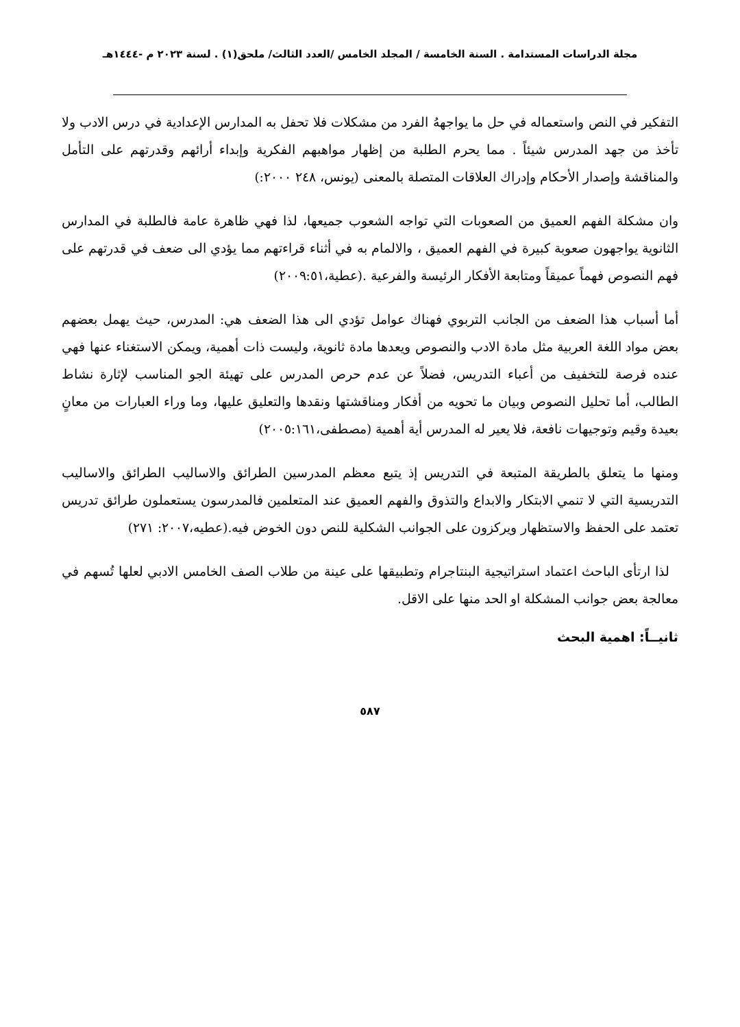مجلة الدراسات المستدامة . السنة الخامسة / المجلد الخامس /العدد الثالث/ ملحق(١) . لسنة ٢٠٢٣ م -١٤٤٤هـ
التفكير في النص واستعماله في حل ما يواجههُ الفرد من مشكلات فلا تحفل به المدارس الإعدادية في درس الادب ولا تأخذ من جهد المدرس شيئاً . مما يحرم الطلبة من إظهار مواهبهم الفكرية وإبداء أرائهم وقدرتهم على التأمل والمناقشة وإصدار الأحكام وإدراك العلاقات المتصلة بالمعنى (يونس، ٢٤٨ ٢٠٠٠:)
وان مشكلة الفهم العميق من الصعوبات التي تواجه الشعوب جميعها، لذا فهي ظاهرة عامة فالطلبة في المدارس الثانوية يواجهون صعوبة كبيرة في الفهم العميق ، والالمام به في أثناء قراءتهم مما يؤدي الى ضعف في قدرتهم على فهم النصوص فهماً عميقاً ومتابعة الأفكار الرئيسة والفرعية .(عطية،٢٠٠٩:٥١)
أما أسباب هذا الضعف من الجانب التربوي فهناك عوامل تؤدي الى هذا الضعف هي: المدرس، حيث يهمل بعضهم بعض مواد اللغة العربية مثل مادة الادب والنصوص ويعدها مادة ثانوية، وليست ذات أهمية، ويمكن الاستغناء عنها فهي عنده فرصة للتخفيف من أعباء التدريس، فضلاً عن عدم حرص المدرس على تهيئة الجو المناسب لإثارة نشاط الطالب، أما تحليل النصوص وبيان ما تحويه من أفكار ومناقشتها ونقدها والتعليق عليها، وما وراء العبارات من معانٍ بعيدة وقيم وتوجيهات نافعة، فلا يعير له المدرس أية أهمية (مصطفى،٢٠٠٥:١٦١)
ومنها ما يتعلق بالطريقة المتبعة في التدريس إذ يتبع معظم المدرسين الطرائق والاساليب الطرائق والاساليب التدريسية التي لا تنمي الابتكار والابداع والتذوق والفهم العميق عند المتعلمين فالمدرسون يستعملون طرائق تدريس تعتمد على الحفظ والاستظهار ويركزون على الجوانب الشكلية للنص دون الخوض فيه.(عطيه،٢٠٠٧: ٢٧١)
لذا ارتأى الباحث اعتماد استراتيجية البنتاجرام وتطبيقها على عينة من طلاب الصف الخامس الادبي لعلها تُسهم في معالجة بعض جوانب المشكلة او الحد منها على الاقل.
ثانيــاً: اهمية البحث
٥٨٧